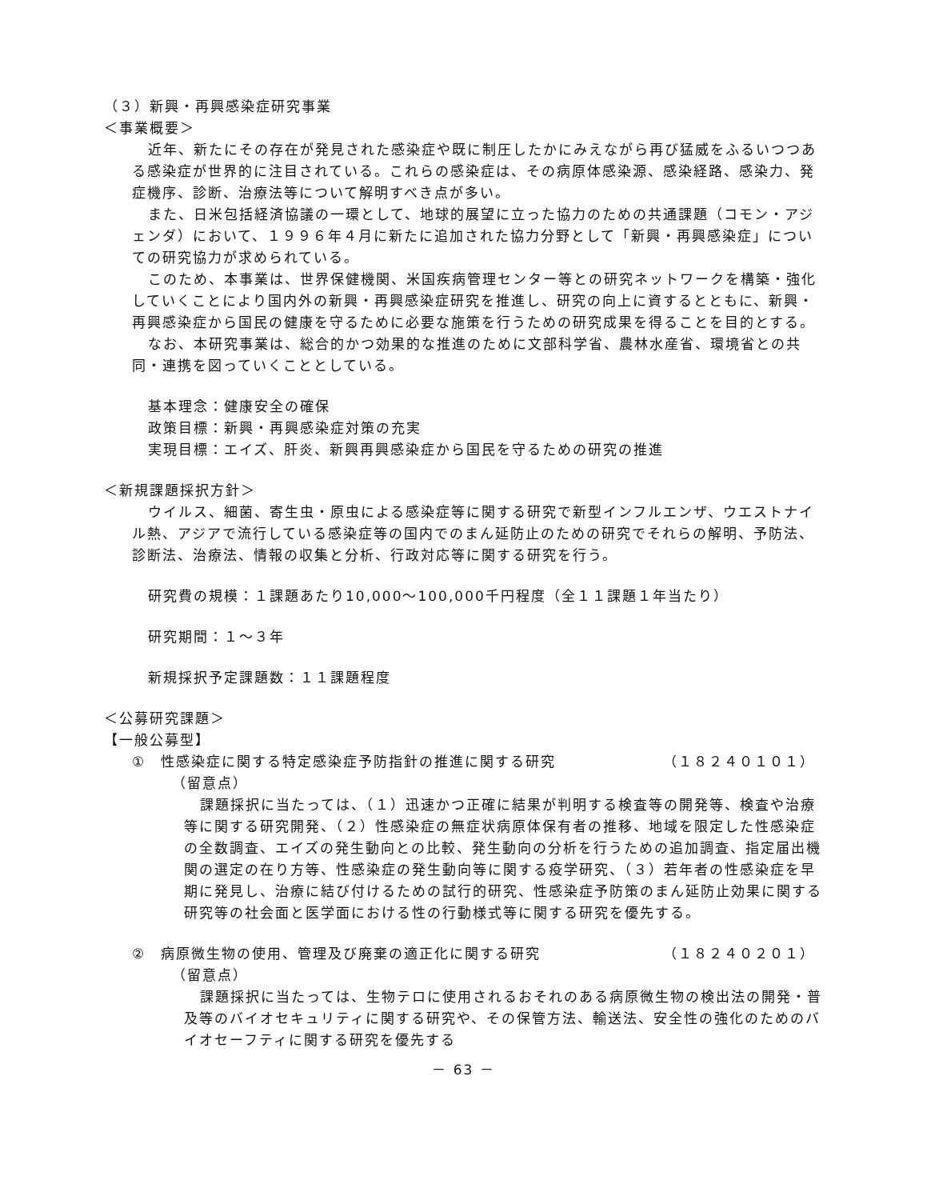（３）新興・再興感染症研究事業
＜事業概要＞
近年、新たにその存在が発見された感染症や既に制圧したかにみえながら再び猛威をふるいつつある感染症が世界的に注目されている。これらの感染症は、その病原体感染源、感染経路、感染力、発症機序、診断、治療法等について解明すべき点が多い。
また、日米包括経済協議の一環として、地球的展望に立った協力のための共通課題（コモン・アジェンダ）において、１９９６年４月に新たに追加された協力分野として「新興・再興感染症」についての研究協力が求められている。
このため、本事業は、世界保健機関、米国疾病管理センター等との研究ネットワークを構築・強化していくことにより国内外の新興・再興感染症研究を推進し、研究の向上に資するとともに、新興・再興感染症から国民の健康を守るために必要な施策を行うための研究成果を得ることを目的とする。
なお、本研究事業は、総合的かつ効果的な推進のために文部科学省、農林水産省、環境省との共同・連携を図っていくこととしている。
基本理念：健康安全の確保
政策目標：新興・再興感染症対策の充実
実現目標：エイズ、肝炎、新興再興感染症から国民を守るための研究の推進
＜新規課題採択方針＞
ウイルス、細菌、寄生虫・原虫による感染症等に関する研究で新型インフルエンザ、ウエストナイル熱、アジアで流行している感染症等の国内でのまん延防止のための研究でそれらの解明、予防法、診断法、治療法、情報の収集と分析、行政対応等に関する研究を行う。
研究費の規模：１課題あたり10,000～100,000千円程度（全１１課題１年当たり）
研究期間：１～３年
新規採択予定課題数：１１課題程度
＜公募研究課題＞
【一般公募型】
①　性感染症に関する特定感染症予防指針の推進に関する研究 （１８２４０１０１）
（留意点）
課題採択に当たっては、（１）迅速かつ正確に結果が判明する検査等の開発等、検査や治療等に関する研究開発、（２）性感染症の無症状病原体保有者の推移、地域を限定した性感染症の全数調査、エイズの発生動向との比較、発生動向の分析を行うための追加調査、指定届出機関の選定の在り方等、性感染症の発生動向等に関する疫学研究、（３）若年者の性感染症を早期に発見し、治療に結び付けるための試行的研究、性感染症予防策のまん延防止効果に関する研究等の社会面と医学面における性の行動様式等に関する研究を優先する。
②　病原微生物の使用、管理及び廃棄の適正化に関する研究 （１８２４０２０１）
（留意点）
課題採択に当たっては、生物テロに使用されるおそれのある病原微生物の検出法の開発・普及等のバイオセキュリティに関する研究や、その保管方法、輸送法、安全性の強化のためのバイオセーフティに関する研究を優先する
－ 63 －